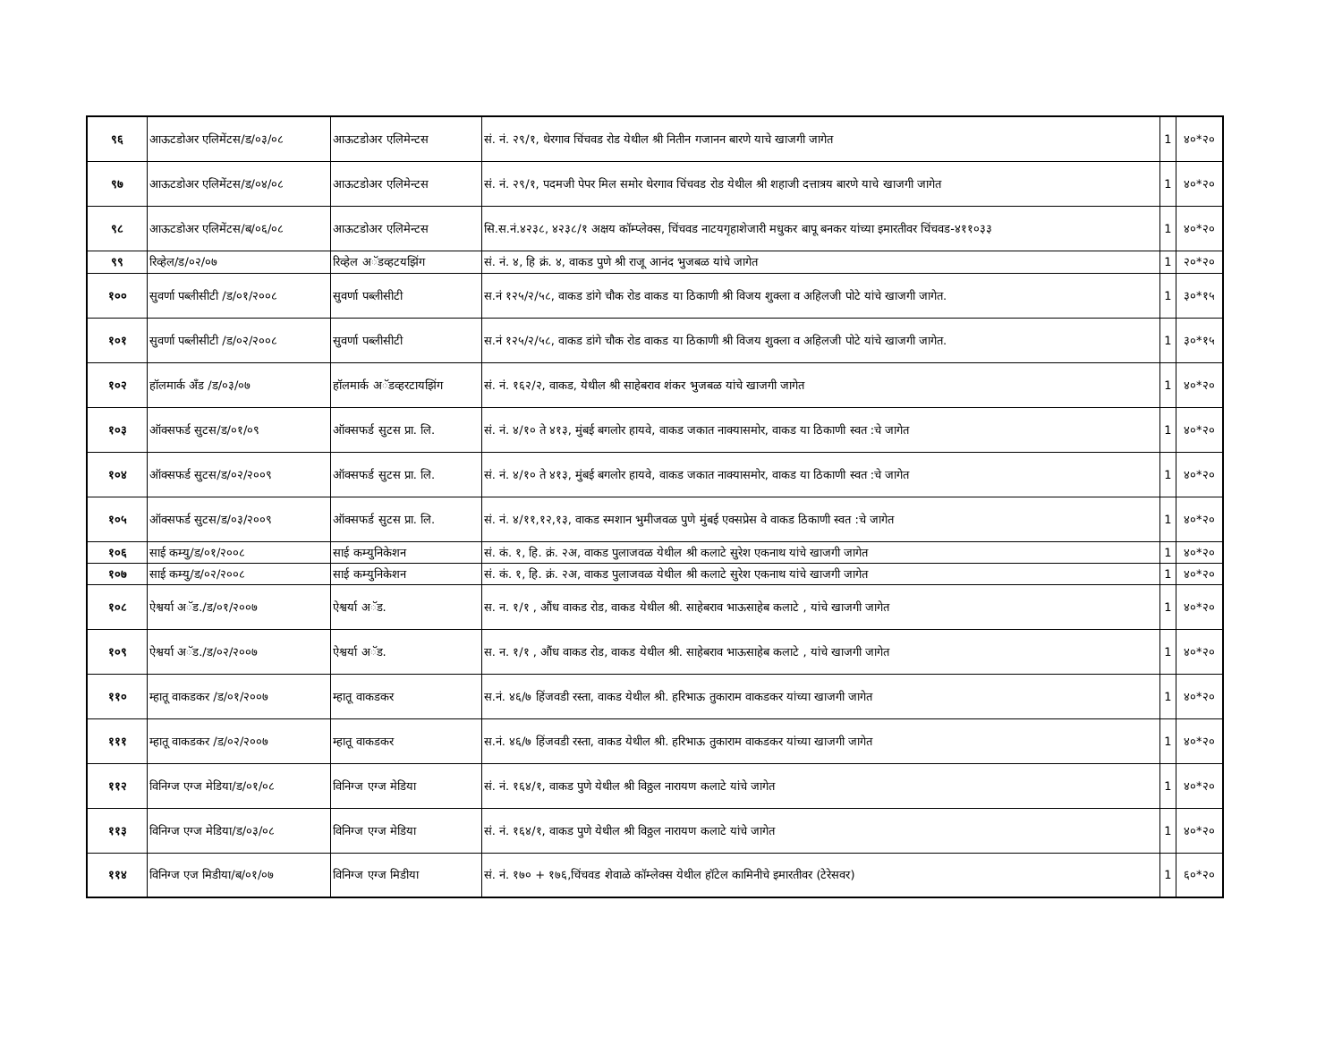| ९६ | आऊटडोअर एलिमेंटस/ड/०३/०८ | आऊटडोअर एलिमेन्टस | सं. नं. २९/१, थेरगाव चिंचवड रोड येथील श्री नितीन गजानन बारणे याचे खाजगी जागेत | 1 | ४०*२० |
| ९७ | आऊटडोअर एलिमेंटस/ड/०४/०८ | आऊटडोअर एलिमेन्टस | सं. नं. २९/१, पदमजी पेपर मिल समोर थेरगाव चिंचवड रोड येथील श्री शहाजी दत्तात्रय बारणे याचे खाजगी जागेत | 1 | ४०*२० |
| ९८ | आऊटडोअर एलिमेंटस/ब/०६/०८ | आऊटडोअर एलिमेन्टस | सि.स.नं.४२३८, ४२३८/१ अक्षय कॉम्प्लेक्स, चिंचवड नाटयगृहाशेजारी मधुकर बापू बनकर यांच्या इमारतीवर चिंचवड-४११०३३ | 1 | ४०*२० |
| ९९ | रिव्हेल/ड/०२/०७ | रिव्हेल अॅडव्हटयझिंग | सं. नं. ४, हि क्रं. ४, वाकड पुणे श्री राजू आनंद भुजबळ यांचे जागेत | 1 | २०*२० |
| १०० | सुवर्णा पब्लीसीटी /ड/०१/२००८ | सुवर्णा पब्लीसीटी | स.नं १२५/२/५८, वाकड डांगे चौक रोड वाकड या ठिकाणी श्री विजय शुक्ला व अहिलजी पोटे यांचे खाजगी जागेत. | 1 | ३०*१५ |
| १०१ | सुवर्णा पब्लीसीटी /ड/०२/२००८ | सुवर्णा पब्लीसीटी | स.नं १२५/२/५८, वाकड डांगे चौक रोड वाकड या ठिकाणी श्री विजय शुक्ला व अहिलजी पोटे यांचे खाजगी जागेत. | 1 | ३०*१५ |
| १०२ | हॉलमार्क अँड /ड/०३/०७ | हॉलमार्क अॅडव्हरटायझिंग | सं. नं. १६२/२, वाकड, येथील श्री साहेबराव शंकर भुजबळ यांचे खाजगी जागेत | 1 | ४०*२० |
| १०३ | ऑक्सफर्ड सुटस/ड/०१/०९ | ऑक्सफर्ड सुटस प्रा. लि. | सं. नं. ४/१० ते ४१३, मुंबई बगलोर हायवे, वाकड जकात नाक्यासमोर, वाकड या ठिकाणी स्वत :चे जागेत | 1 | ४०*२० |
| १०४ | ऑक्सफर्ड सुटस/ड/०२/२००९ | ऑक्सफर्ड सुटस प्रा. लि. | सं. नं. ४/१० ते ४१३, मुंबई बगलोर हायवे, वाकड जकात नाक्यासमोर, वाकड या ठिकाणी स्वत :चे जागेत | 1 | ४०*२० |
| १०५ | ऑक्सफर्ड सुटस/ड/०३/२००९ | ऑक्सफर्ड सुटस प्रा. लि. | सं. नं. ४/११,१२,१३, वाकड स्मशान भुमीजवळ पुणे मुंबई एक्सप्रेस वे वाकड ठिकाणी स्वत :चे जागेत | 1 | ४०*२० |
| १०६ | साई कम्यु/ड/०१/२००८ | साई कम्युनिकेशन | सं. कं. १, हि. क्रं. २अ, वाकड पुलाजवळ येथील श्री कलाटे सुरेश एकनाथ यांचे खाजगी जागेत | 1 | ४०*२० |
| १०७ | साई कम्यु/ड/०२/२००८ | साई कम्युनिकेशन | सं. कं. १, हि. क्रं. २अ, वाकड पुलाजवळ येथील श्री कलाटे सुरेश एकनाथ यांचे खाजगी जागेत | 1 | ४०*२० |
| १०८ | ऐश्वर्या अॅड./ड/०१/२००७ | ऐश्वर्या अॅड. | स. न. १/१ , औंध वाकड रोड, वाकड येथील श्री. साहेबराव भाऊसाहेब कलाटे , यांचे खाजगी जागेत | 1 | ४०*२० |
| १०९ | ऐश्वर्या अॅड./ड/०२/२००७ | ऐश्वर्या अॅड. | स. न. १/१ , औंध वाकड रोड, वाकड येथील श्री. साहेबराव भाऊसाहेब कलाटे , यांचे खाजगी जागेत | 1 | ४०*२० |
| ११० | म्हातू वाकडकर /ड/०१/२००७ | म्हातू वाकडकर | स.नं. ४६/७ हिंजवडी रस्ता, वाकड येथील श्री. हरिभाऊ तुकाराम वाकडकर यांच्या खाजगी जागेत | 1 | ४०*२० |
| १११ | म्हातू वाकडकर /ड/०२/२००७ | म्हातू वाकडकर | स.नं. ४६/७ हिंजवडी रस्ता, वाकड येथील श्री. हरिभाऊ तुकाराम वाकडकर यांच्या खाजगी जागेत | 1 | ४०*२० |
| ११२ | विनिग्ज एग्ज मेडिया/ड/०१/०८ | विनिग्ज एग्ज मेडिया | सं. नं. १६४/१, वाकड पुणे येथील श्री विठ्ठल नारायण कलाटे यांचे जागेत | 1 | ४०*२० |
| ११३ | विनिग्ज एग्ज मेडिया/ड/०३/०८ | विनिग्ज एग्ज मेडिया | सं. नं. १६४/१, वाकड पुणे येथील श्री विठ्ठल नारायण कलाटे यांचे जागेत | 1 | ४०*२० |
| ११४ | विनिग्ज एज मिडीया/ब/०१/०७ | विनिग्ज एग्ज मिडीया | सं. नं. १७० + १७६,चिंचवड शेवाळे कॉम्लेक्स येथील हॉटेल कामिनीचे इमारतीवर (टेरेसवर) | 1 | ६०*२० |